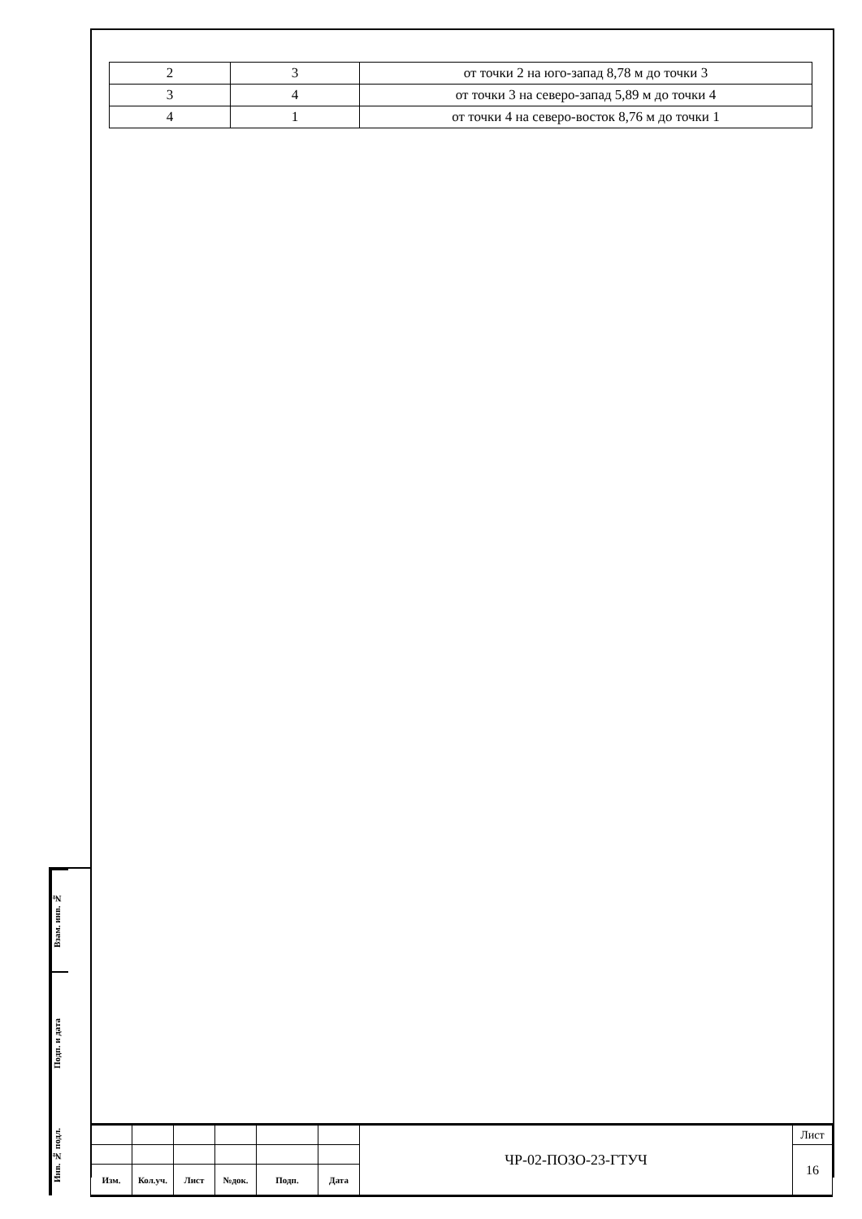| 2 | 3 | от точки 2 на юго-запад 8,78 м до точки 3 |
| 3 | 4 | от точки 3 на северо-запад 5,89 м до точки 4 |
| 4 | 1 | от точки 4 на северо-восток 8,76 м до точки 1 |
Взам. инв. №
Подп. и дата
Инв. № подл.
| | | | | | | ЧР-02-ПОЗО-23-ГТУЧ | Лист |
| | | | | | | | 16 |
| Изм. | Кол.уч. | Лист | №док. | Подп. | Дата | | |